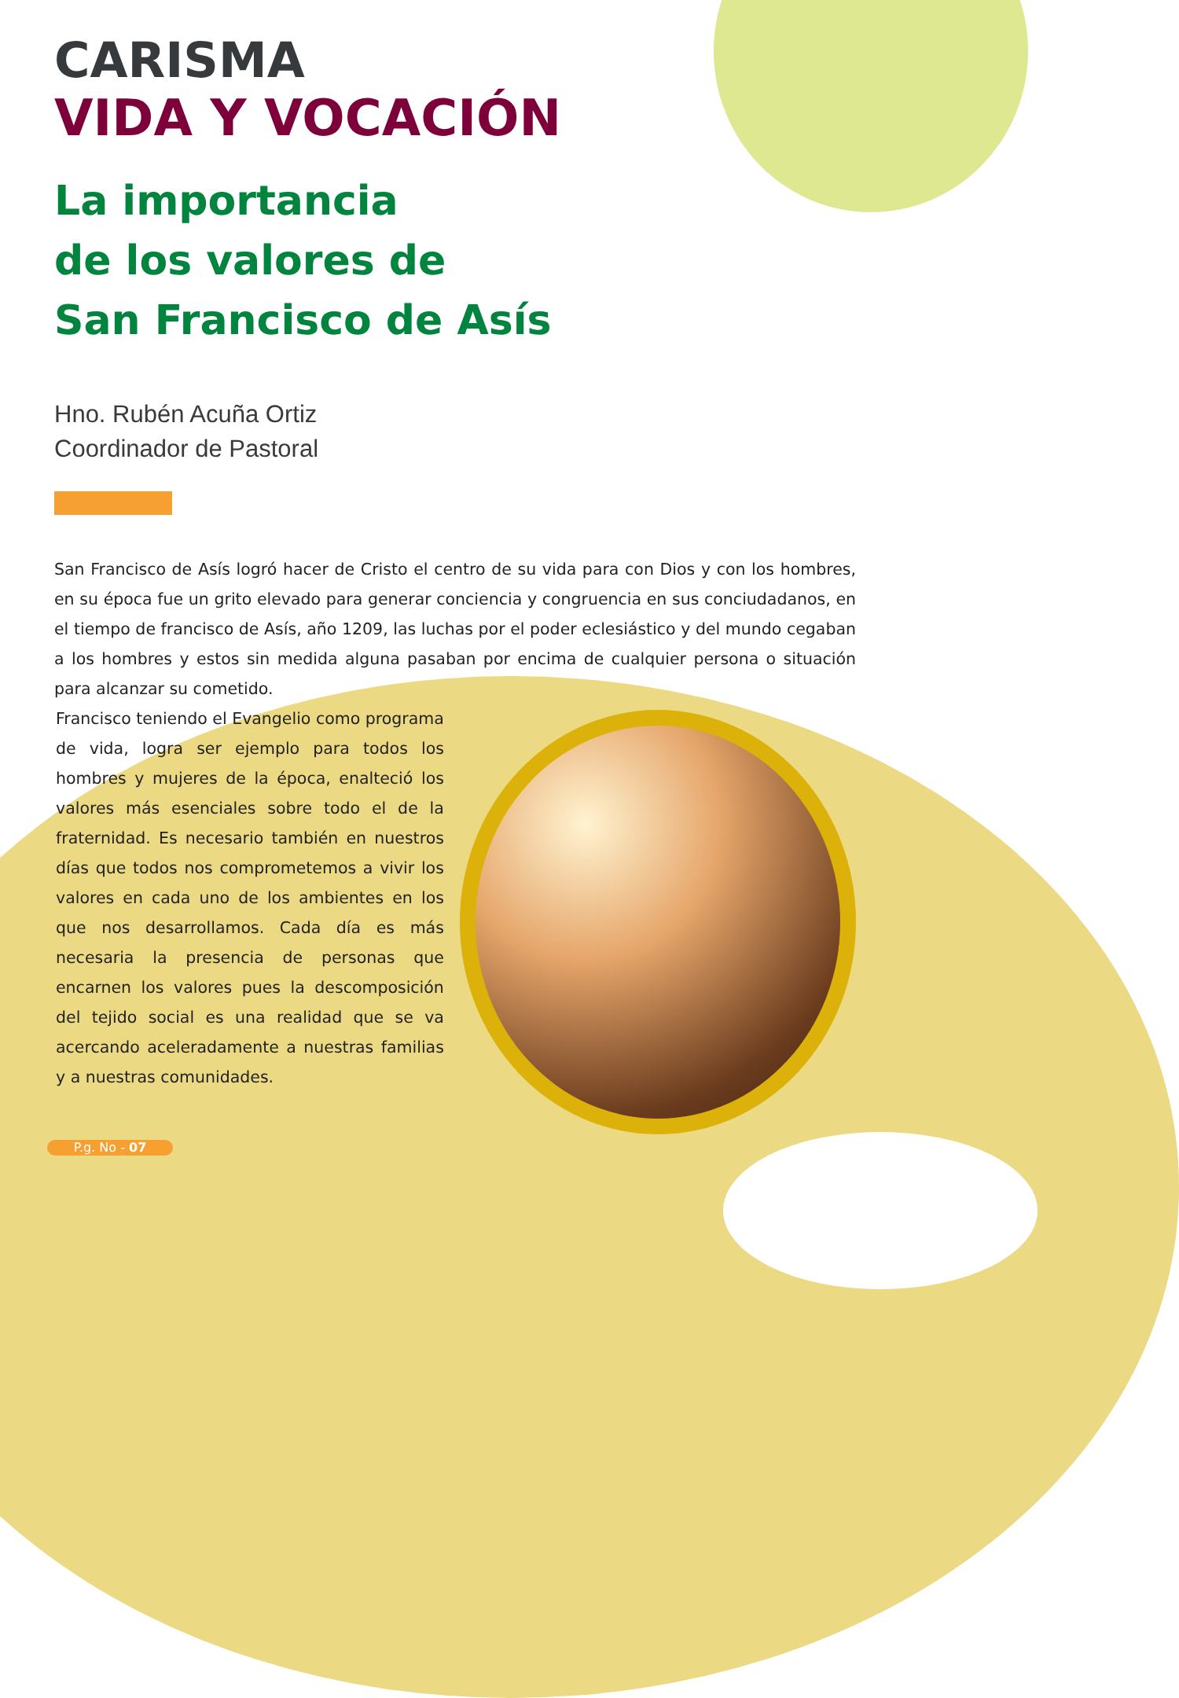CARISMA
VIDA Y VOCACIÓN
La importancia
de los valores de
San Francisco de Asís
Hno. Rubén Acuña Ortiz
Coordinador de Pastoral
San Francisco de Asís logró hacer de Cristo el centro de su vida para con Dios y con los hombres, en su época fue un grito elevado para generar conciencia y congruencia en sus conciudadanos, en el tiempo de francisco de Asís, año 1209, las luchas por el poder eclesiástico y del mundo cegaban a los hombres y estos sin medida alguna pasaban por encima de cualquier persona o situación para alcanzar su cometido.
Francisco teniendo el Evangelio como programa de vida, logra ser ejemplo para todos los hombres y mujeres de la época, enalteció los valores más esenciales sobre todo el de la fraternidad. Es necesario también en nuestros días que todos nos comprometemos a vivir los valores en cada uno de los ambientes en los que nos desarrollamos. Cada día es más necesaria la presencia de personas que encarnen los valores pues la descomposición del tejido social es una realidad que se va acercando aceleradamente a nuestras familias y a nuestras comunidades.
P.g. No - 07